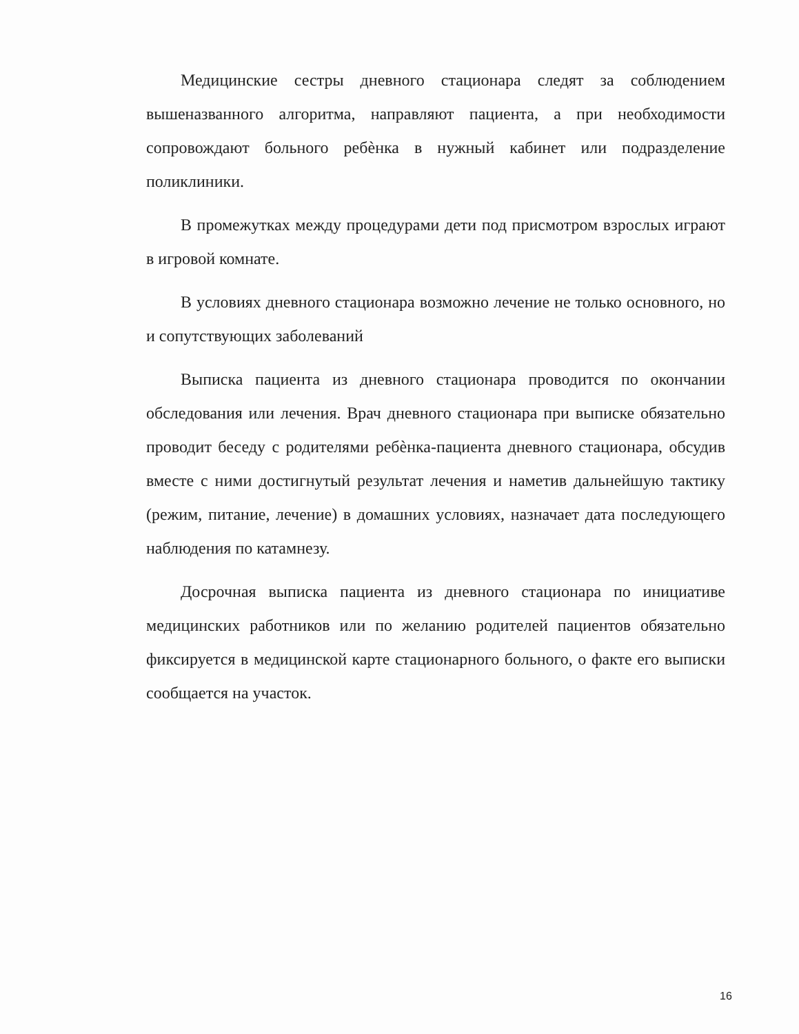Медицинские сестры дневного стационара следят за соблюдением вышеназванного алгоритма, направляют пациента, а при необходимости сопровождают больного ребѐнка в нужный кабинет или подразделение поликлиники.
В промежутках между процедурами дети под присмотром взрослых играют в игровой комнате.
В условиях дневного стационара возможно лечение не только основного, но и сопутствующих заболеваний
Выписка пациента из дневного стационара проводится по окончании обследования или лечения. Врач дневного стационара при выписке обязательно проводит беседу с родителями ребѐнка-пациента дневного стационара, обсудив вместе с ними достигнутый результат лечения и наметив дальнейшую тактику (режим, питание, лечение) в домашних условиях, назначает дата последующего наблюдения по катамнезу.
Досрочная выписка пациента из дневного стационара по инициативе медицинских работников или по желанию родителей пациентов обязательно фиксируется в медицинской карте стационарного больного, о факте его выписки сообщается на участок.
16